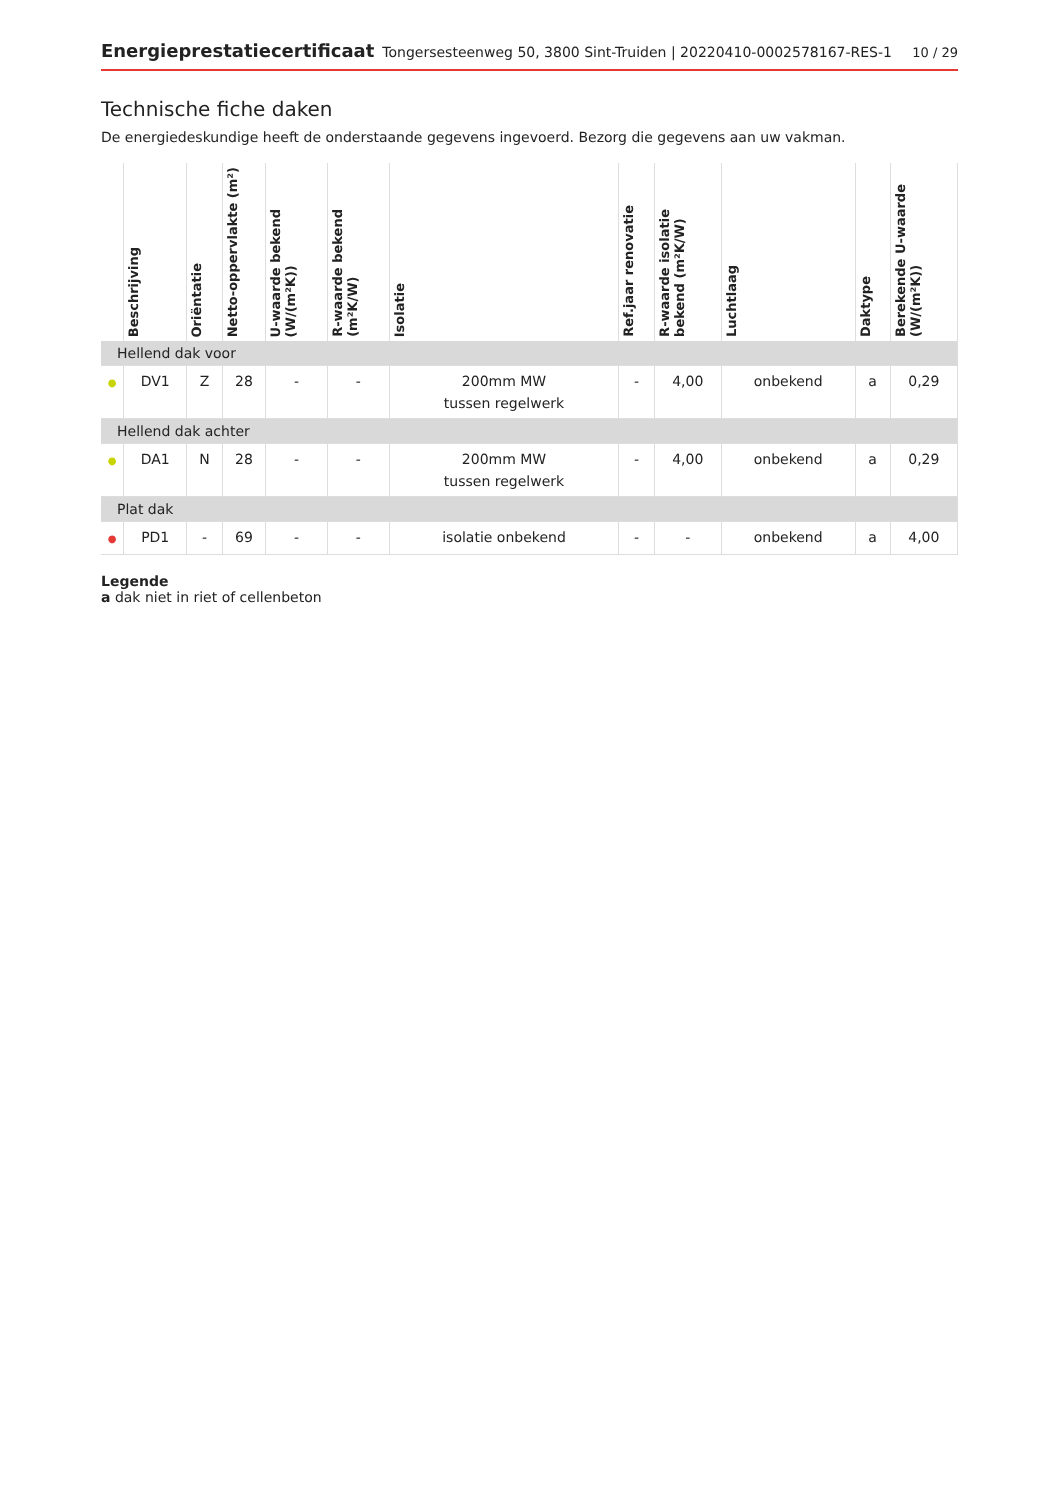Energieprestatiecertificaat Tongersesteenweg 50, 3800 Sint-Truiden | 20220410-0002578167-RES-1 10 / 29
Technische fiche daken
De energiedeskundige heeft de onderstaande gegevens ingevoerd. Bezorg die gegevens aan uw vakman.
| | Beschrijving | Oriëntatie | Netto-oppervlakte (m²) | U-waarde bekend (W/(m²K)) | R-waarde bekend (m²K/W) | Isolatie | Ref.jaar renovatie | R-waarde isolatie bekend (m²K/W) | Luchtlaag | Daktype | Berekende U-waarde (W/(m²K)) |
| --- | --- | --- | --- | --- | --- | --- | --- | --- | --- | --- | --- |
| Hellend dak voor | | | | | | | | | | | |
| ● | DV1 | Z | 28 | - | - | 200mm MW tussen regelwerk | - | 4,00 | onbekend | a | 0,29 |
| Hellend dak achter | | | | | | | | | | | |
| ● | DA1 | N | 28 | - | - | 200mm MW tussen regelwerk | - | 4,00 | onbekend | a | 0,29 |
| Plat dak | | | | | | | | | | | |
| ● | PD1 | - | 69 | - | - | isolatie onbekend | - | - | onbekend | a | 4,00 |
Legende
a dak niet in riet of cellenbeton